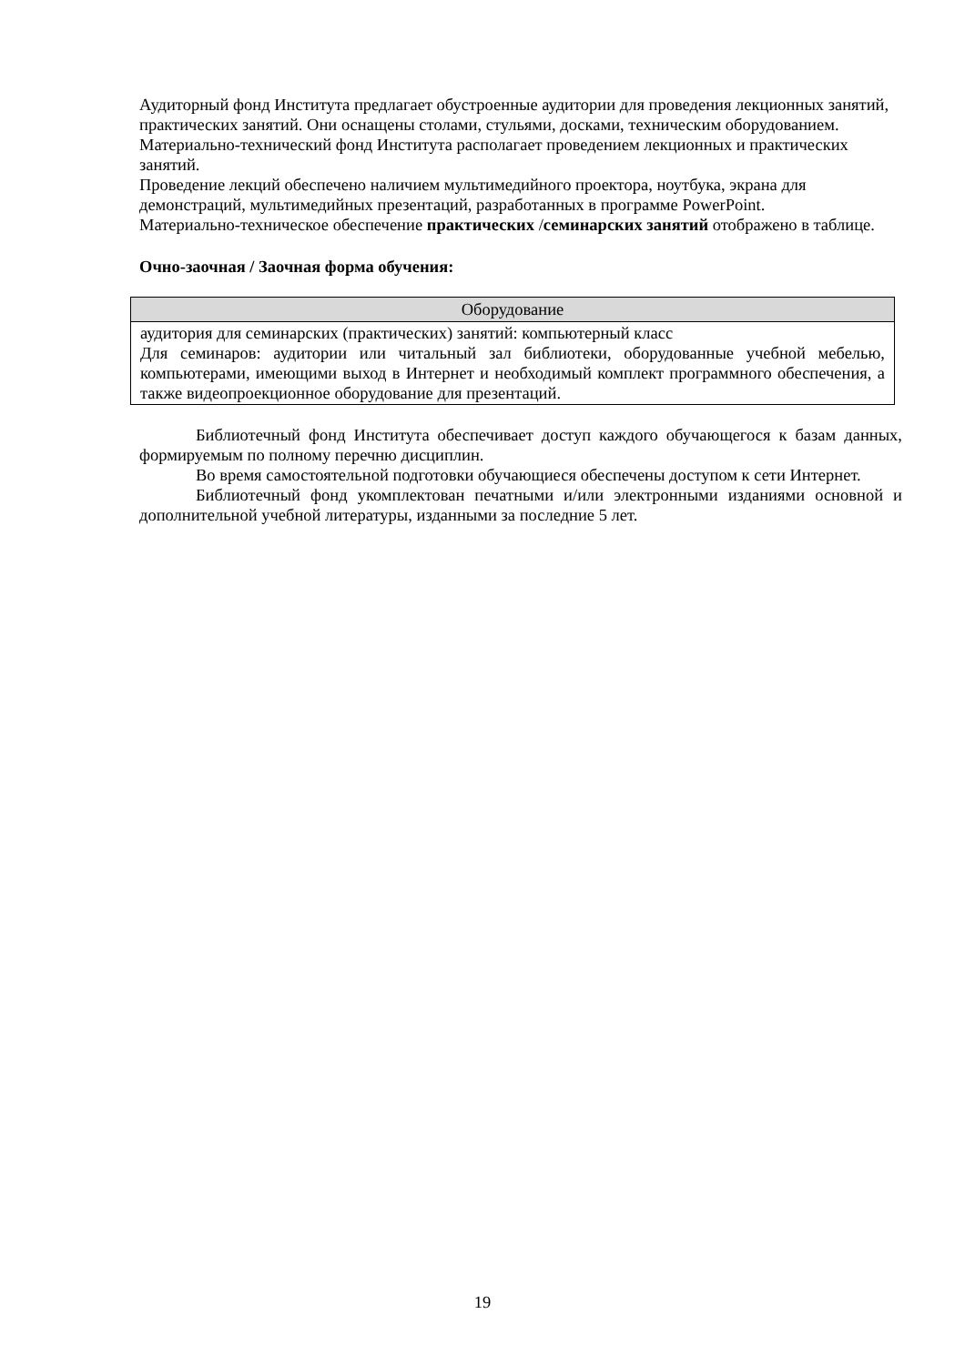Аудиторный фонд Института предлагает обустроенные аудитории для проведения лекционных занятий, практических занятий. Они оснащены столами, стульями, досками, техническим оборудованием.
Материально-технический фонд Института располагает проведением лекционных и практических занятий.
Проведение лекций обеспечено наличием мультимедийного проектора, ноутбука, экрана для демонстраций, мультимедийных презентаций, разработанных в программе PowerPoint.
Материально-техническое обеспечение практических /семинарских занятий отображено в таблице.
Очно-заочная / Заочная форма обучения:
| Оборудование |
| --- |
| аудитория для семинарских (практических) занятий: компьютерный класс Для семинаров: аудитории или читальный зал библиотеки, оборудованные учебной мебелью, компьютерами, имеющими выход в Интернет и необходимый комплект программного обеспечения, а также видеопроекционное оборудование для презентаций. |
Библиотечный фонд Института обеспечивает доступ каждого обучающегося к базам данных, формируемым по полному перечню дисциплин.
Во время самостоятельной подготовки обучающиеся обеспечены доступом к сети Интернет.
Библиотечный фонд укомплектован печатными и/или электронными изданиями основной и дополнительной учебной литературы, изданными за последние 5 лет.
19